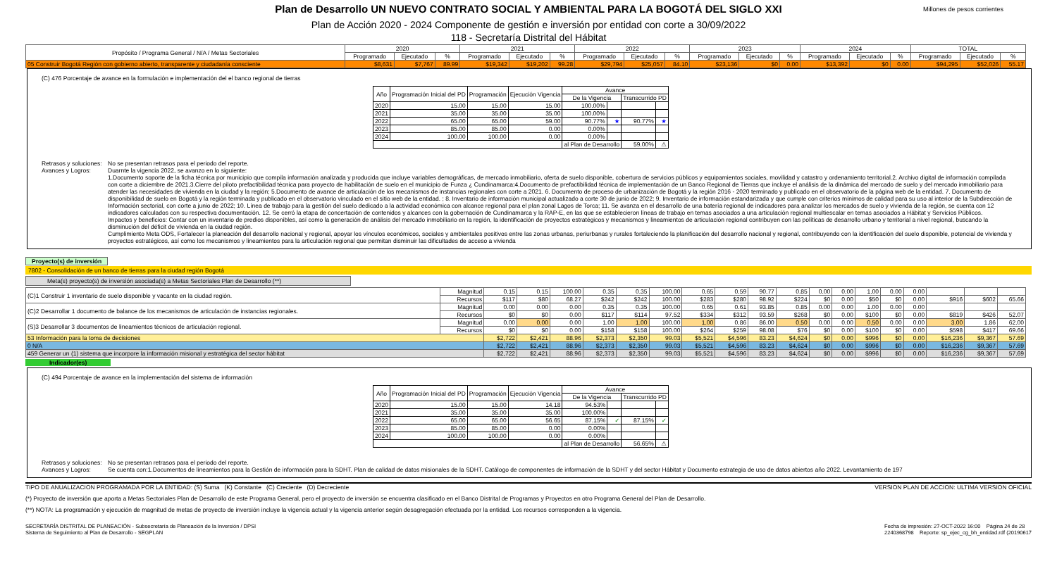Millones de pesos corrientes
Plan de Desarrollo UN NUEVO CONTRATO SOCIAL Y AMBIENTAL PARA LA BOGOTÁ DEL SIGLO XXI
Plan de Acción 2020 - 2024 Componente de gestión e inversión por entidad con corte a 30/09/2022
118 - Secretaría Distrital del Hábitat
| Propósito / Programa General / N/A / Metas Sectoriales | 2020 | | | 2021 | | | 2022 | | | 2023 | | | 2024 | | | TOTAL | | |
| --- | --- | --- | --- | --- | --- | --- | --- | --- | --- | --- | --- | --- | --- | --- | --- | --- | --- | --- |
| | Programado | Ejecutado | % | Programado | Ejecutado | % | Programado | Ejecutado | % | Programado | Ejecutado | % | Programado | Ejecutado | % | Programado | Ejecutado | % |
| 05 Construir Bogotá Región con gobierno abierto, transparente y ciudadanía consciente | $8,631 | $7,767 | 89.99 | $19,342 | $19,202 | 99.28 | $29,794 | $25,057 | 84.10 | $23,136 | $0 | 0.00 | $13,392 | $0 | 0.00 | $94,295 | $52,026 | 55.17 |
(C) 476 Porcentaje de avance en la formulación e implementación del el banco regional de tierras
| Año | Programación Inicial del PD | Programación | Ejecución Vigencia | Avance | | | |
| --- | --- | --- | --- | --- | --- | --- | --- |
| | | | | De la Vigencia | | Transcurrido PD | |
| 2020 | 15.00 | 15.00 | 15.00 | 100.00% | | | |
| 2021 | 35.00 | 35.00 | 35.00 | 100.00% | | | |
| 2022 | 65.00 | 65.00 | 59.00 | 90.77% | ★ | 90.77% | ★ |
| 2023 | 85.00 | 85.00 | 0.00 | 0.00% | | | |
| 2024 | 100.00 | 100.00 | 0.00 | 0.00% | | | |
| | | | | al Plan de Desarrollo | | 59.00% | ⚠ |
Retrasos y soluciones: No se presentan retrasos para el periodo del reporte.
Avances y Logros: Duarnte la vigencia 2022, se avanzo en lo siguiente:
1.Documento soporte de la ficha técnica por municipio que compila información analizada y producida que incluye variables demográficas, de mercado inmobiliario, oferta de suelo disponible, cobertura de servicios públicos y equipamientos sociales, movilidad y catastro y ordenamiento territorial.2. Archivo digital de información compilada con corte a diciembre de 2021.3.Cierre del piloto prefactibilidad técnica para proyecto de habilitación de suelo en el municipio de Funza ¿ Cundinamarca;4.Documento de prefactibilidad técnica de implementación de un Banco Regional de Tierras que incluye el análisis de la dinámica del mercado de suelo y del mercado inmobiliario para atender las necesidades de vivienda en la ciudad y la región; 5.Documento de avance de articulación de los mecanismos de instancias regionales con corte a 2021. 6. Documento de proceso de urbanización de Bogotá y la región 2016 - 2020 terminado y publicado en el observatorio de la página web de la entidad. 7. Documento de disponibilidad de suelo en Bogotá y la región terminada y publicado en el observatorio vinculado en el sitio web de la entidad. ; 8. Inventario de información municipal actualizado a corte 30 de junio de 2022; 9. Inventario de información estandarizada y que cumple con criterios mínimos de calidad para su uso al interior de la Subdirección de Información sectorial, con corte a junio de 2022; 10. Línea de trabajo para la gestión del suelo dedicado a la actividad económica con alcance regional para el plan zonal Lagos de Torca; 11. Se avanza en el desarrollo de una batería regional de indicadores para analizar los mercados de suelo y vivienda de la región, se cuenta con 12 indicadores calculados con su respectiva documentación. 12. Se cerró la etapa de concertación de contenidos y alcances con la gobernación de Cundinamarca y la RAP-E, en las que se establecieron líneas de trabajo en temas asociados a una articulación regional multiescalar en temas asociados a Hábitat y Servicios Públicos.
Impactos y beneficios: Contar con un inventario de predios disponibles, así como la generación de análisis del mercado inmobiliario en la región, la identificación de proyectos estratégicos y mecanismos y lineamientos de articulación regional contribuyen con las políticas de desarrollo urbano y territorial a nivel regional, buscando la disminución del déficit de vivienda en la ciudad región.
Cumplimiento Meta ODS, Fortalecer la planeación del desarrollo nacional y regional, apoyar los vínculos económicos, sociales y ambientales positivos entre las zonas urbanas, periurbanas y rurales fortaleciendo la planificación del desarrollo nacional y regional, contribuyendo con la identificación del suelo disponible, potencial de vivienda y proyectos estratégicos, así como los mecanismos y lineamientos para la articulación regional que permitan disminuir las dificultades de acceso a vivienda
Proyecto(s) de inversión
7802 - Consolidación de un banco de tierras para la ciudad región Bogotá
Meta(s) proyecto(s) de inversión asociada(s) a Metas Sectoriales Plan de Desarrollo (**)
| (C)1 Construir 1 inventario de suelo disponible y vacante en la ciudad región. | Magnitud | 0.15 | 0.15 | 100.00 | 0.35 | 0.35 | 100.00 | 0.65 | 0.59 | 90.77 | 0.85 | 0.00 | 0.00 | 1.00 | 0.00 | 0.00 | | | |
| | Recursos | $117 | $80 | 68.27 | $242 | $242 | 100.00 | $283 | $280 | 98.92 | $224 | $0 | 0.00 | $50 | $0 | 0.00 | $916 | $602 | 65.66 |
| (C)2 Desarrollar 1 documento de balance de los mecanismos de articulación de instancias regionales. | Magnitud | 0.00 | 0.00 | 0.00 | 0.35 | 0.35 | 100.00 | 0.65 | 0.61 | 93.85 | 0.85 | 0.00 | 0.00 | 1.00 | 0.00 | 0.00 | | | |
| | Recursos | $0 | $0 | 0.00 | $117 | $114 | 97.52 | $334 | $312 | 93.59 | $268 | $0 | 0.00 | $100 | $0 | 0.00 | $819 | $426 | 52.07 |
| (S)3 Desarrollar 3 documentos de lineamientos técnicos de articulación regional. | Magnitud | 0.00 | 0.00 | 0.00 | 1.00 | 1.00 | 100.00 | 1.00 | 0.86 | 86.00 | 0.50 | 0.00 | 0.00 | 0.50 | 0.00 | 0.00 | 3.00 | 1.86 | 62.00 |
| | Recursos | $0 | $0 | 0.00 | $158 | $158 | 100.00 | $264 | $259 | 98.08 | $76 | $0 | 0.00 | $100 | $0 | 0.00 | $598 | $417 | 69.66 |
| 53 Información para la toma de decisiones | | $2,722 | $2,421 | 88.96 | $2,373 | $2,350 | 99.03 | $5,521 | $4,596 | 83.23 | $4,624 | $0 | 0.00 | $996 | $0 | 0.00 | $16,236 | $9,367 | 57.69 |
| 0 N/A | | $2,722 | $2,421 | 88.96 | $2,373 | $2,350 | 99.03 | $5,521 | $4,596 | 83.23 | $4,624 | $0 | 0.00 | $996 | $0 | 0.00 | $16,236 | $9,367 | 57.69 |
| 459 Generar un (1) sistema que incorpore la información misional y estratégica del sector hábitat | | $2,722 | $2,421 | 88.96 | $2,373 | $2,350 | 99.03 | $5,521 | $4,596 | 83.23 | $4,624 | $0 | 0.00 | $996 | $0 | 0.00 | $16,236 | $9,367 | 57.69 |
Indicador(es)
(C) 494 Porcentaje de avance en la implementación del sistema de información
| Año | Programación Inicial del PD | Programación | Ejecución Vigencia | Avance | | | |
| --- | --- | --- | --- | --- | --- | --- | --- |
| | | | | De la Vigencia | | Transcurrido PD | |
| 2020 | 15.00 | 15.00 | 14.18 | 94.53% | | | |
| 2021 | 35.00 | 35.00 | 35.00 | 100.00% | | | |
| 2022 | 65.00 | 65.00 | 56.65 | 87.15% | ✓ | 87.15% | ✓ |
| 2023 | 85.00 | 85.00 | 0.00 | 0.00% | | | |
| 2024 | 100.00 | 100.00 | 0.00 | 0.00% | | | |
| | | | | al Plan de Desarrollo | | 56.65% | ⚠ |
Retrasos y soluciones: No se presentan retrasos para el periodo del reporte.
Avances y Logros: Se cuenta con:1.Documentos de lineamientos para la Gestión de información para la SDHT. Plan de calidad de datos misionales de la SDHT. Catálogo de componentes de información de la SDHT y del sector Hábitat y Documento estrategia de uso de datos abiertos año 2022. Levantamiento de 197
TIPO DE ANUALIZACION PROGRAMADA POR LA ENTIDAD: (S) Suma (K) Constante (C) Creciente (D) Decreciente VERSION PLAN DE ACCION: ULTIMA VERSION OFICIAL
(*) Proyecto de inversión que aporta a Metas Sectoriales Plan de Desarrollo de este Programa General, pero el proyecto de inversión se encuentra clasificado en el Banco Distrital de Programas y Proyectos en otro Programa General del Plan de Desarrollo.
(**) NOTA: La programación y ejecución de magnitud de metas de proyecto de inversión incluye la vigencia actual y la vigencia anterior según desagregación efectuada por la entidad. Los recursos corresponden a la vigencia.
SECRETARÍA DISTRITAL DE PLANEACIÓN - Subsecretaría de Planeación de la Inversión / DPSI
Sistema de Seguimiento al Plan de Desarrollo - SEGPLAN Fecha de impresión: 27-OCT-2022 16:00 Página 24 de 28
2240368798 Reporte: sp_ejec_cg_bh_entidad.rdf (20190617